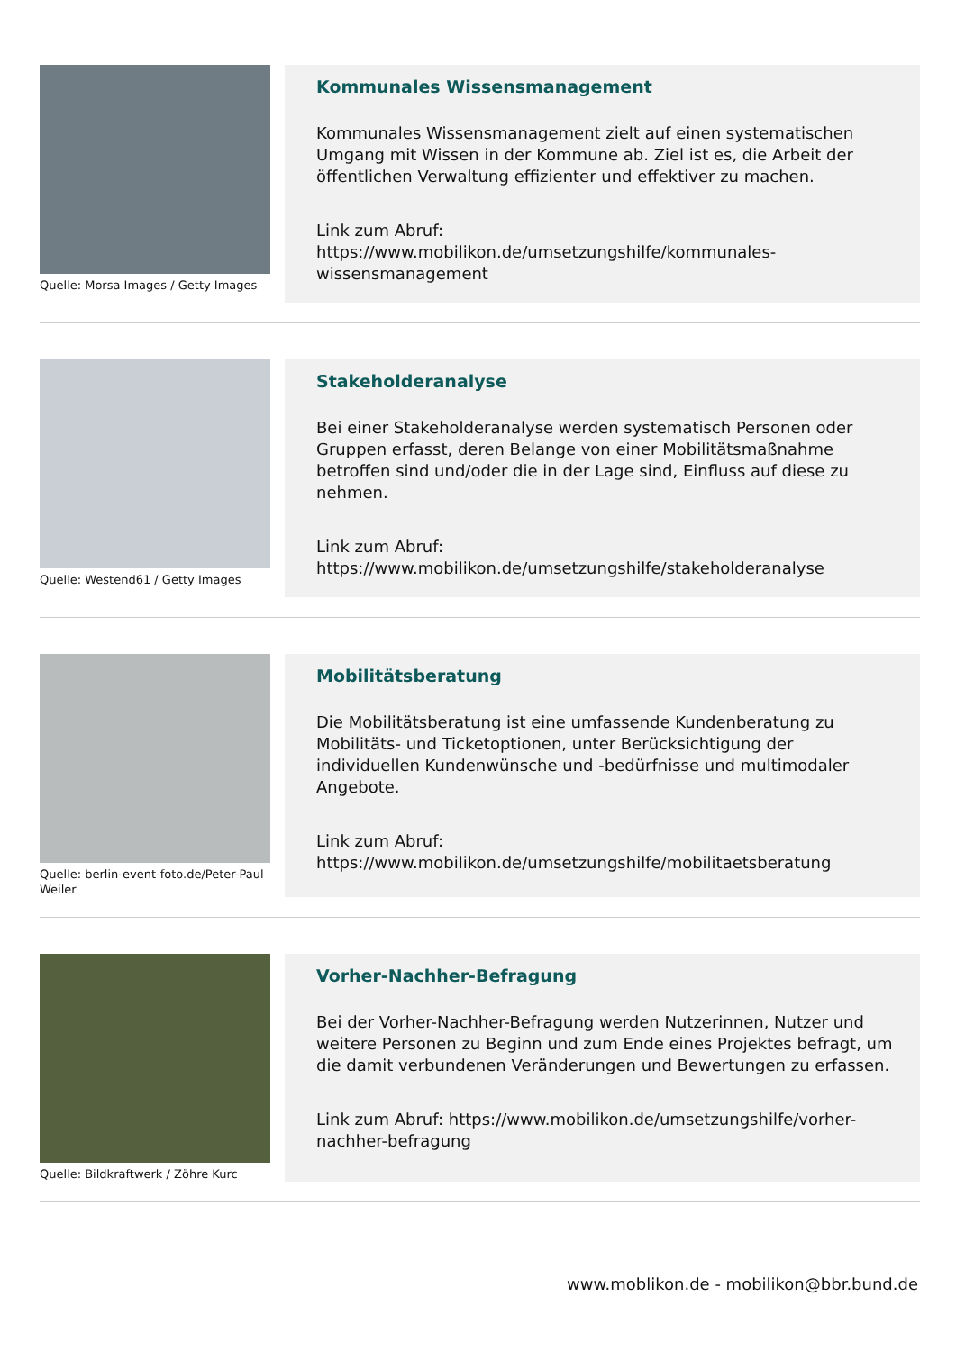Quelle: Morsa Images / Getty Images
Kommunales Wissensmanagement
Kommunales Wissensmanagement zielt auf einen systematischen Umgang mit Wissen in der Kommune ab. Ziel ist es, die Arbeit der öffentlichen Verwaltung effizienter und effektiver zu machen.
Link zum Abruf:
https://www.mobilikon.de/umsetzungshilfe/kommunales-wissensmanagement
Quelle: Westend61 / Getty Images
Stakeholderanalyse
Bei einer Stakeholderanalyse werden systematisch Personen oder Gruppen erfasst, deren Belange von einer Mobilitätsmaßnahme betroffen sind und/oder die in der Lage sind, Einfluss auf diese zu nehmen.
Link zum Abruf:
https://www.mobilikon.de/umsetzungshilfe/stakeholderanalyse
Quelle: berlin-event-foto.de/Peter-Paul Weiler
Mobilitätsberatung
Die Mobilitätsberatung ist eine umfassende Kundenberatung zu Mobilitäts- und Ticketoptionen, unter Berücksichtigung der individuellen Kundenwünsche und -bedürfnisse und multimodaler Angebote.
Link zum Abruf:
https://www.mobilikon.de/umsetzungshilfe/mobilitaetsberatung
Quelle: Bildkraftwerk / Zöhre Kurc
Vorher-Nachher-Befragung
Bei der Vorher-Nachher-Befragung werden Nutzerinnen, Nutzer und weitere Personen zu Beginn und zum Ende eines Projektes befragt, um die damit verbundenen Veränderungen und Bewertungen zu erfassen.
Link zum Abruf: https://www.mobilikon.de/umsetzungshilfe/vorher-nachher-befragung
www.moblikon.de - mobilikon@bbr.bund.de